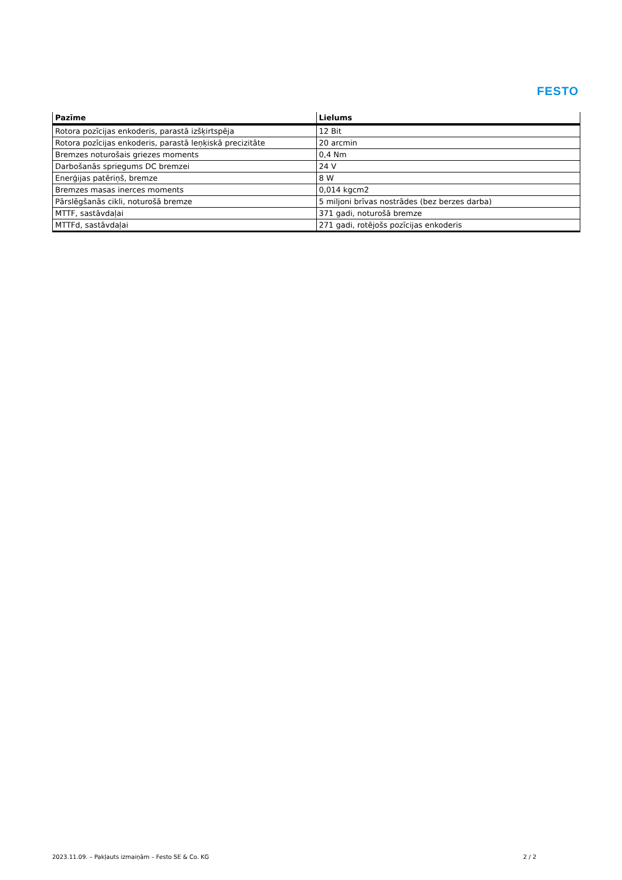FESTO
| Pazīme | Lielums |
| --- | --- |
| Rotora pozīcijas enkoderis, parastā izšķirtspēja | 12 Bit |
| Rotora pozīcijas enkoderis, parastā leņķiskā precizitāte | 20 arcmin |
| Bremzes noturošais griezes moments | 0,4 Nm |
| Darbošanās spriegums DC bremzei | 24 V |
| Enerģijas patēriņš, bremze | 8 W |
| Bremzes masas inerces moments | 0,014 kgcm2 |
| Pārslēgšanās cikli, noturošā bremze | 5 miljoni brīvas nostrādes (bez berzes darba) |
| MTTF, sastāvdaļai | 371 gadi, noturošā bremze |
| MTTFd, sastāvdaļai | 271 gadi, rotējošs pozīcijas enkoderis |
2023.11.09. – Pakļauts izmaiņām – Festo SE & Co. KG 2 / 2